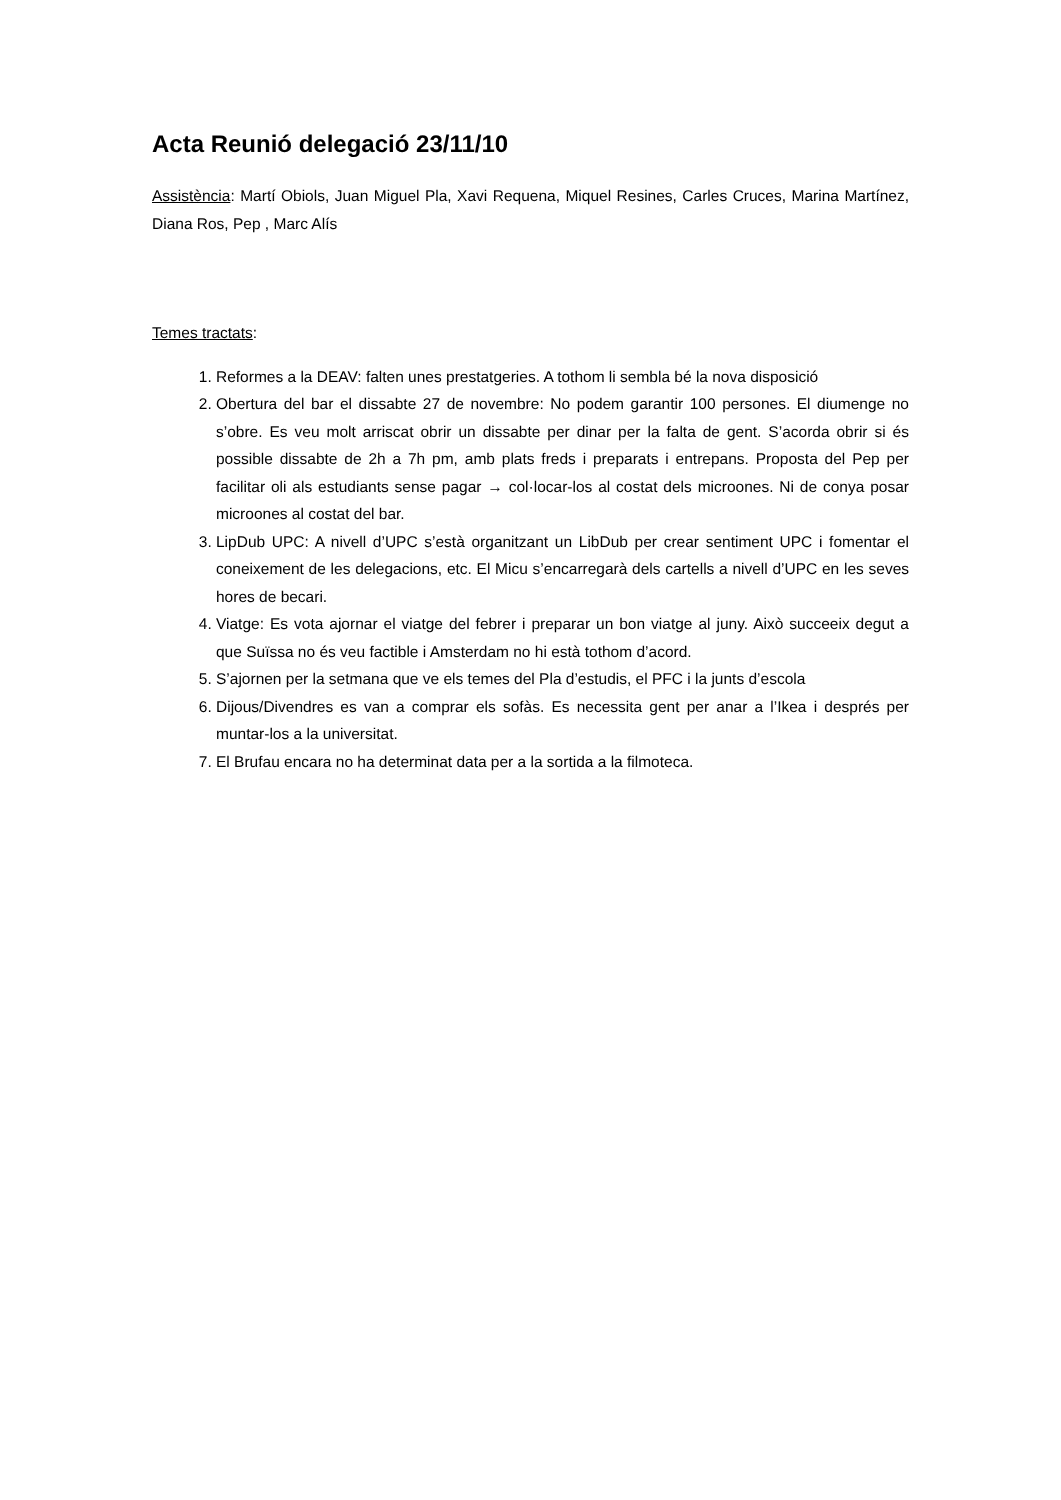Acta Reunió delegació 23/11/10
Assistència: Martí Obiols, Juan Miguel Pla, Xavi Requena, Miquel Resines, Carles Cruces, Marina Martínez, Diana Ros, Pep , Marc Alís
Temes tractats:
1. Reformes a la DEAV: falten unes prestatgeries. A tothom li sembla bé la nova disposició
2. Obertura del bar el dissabte 27 de novembre: No podem garantir 100 persones. El diumenge no s’obre. Es veu molt arriscat obrir un dissabte per dinar per la falta de gent. S’acorda obrir si és possible dissabte de 2h a 7h pm, amb plats freds i preparats i entrepans. Proposta del Pep per facilitar oli als estudiants sense pagar → col·locar-los al costat dels microones. Ni de conya posar microones al costat del bar.
3. LipDub UPC: A nivell d’UPC s’està organitzant un LibDub per crear sentiment UPC i fomentar el coneixement de les delegacions, etc. El Micu s’encarregarà dels cartells a nivell d’UPC en les seves hores de becari.
4. Viatge: Es vota ajornar el viatge del febrer i preparar un bon viatge al juny. Això succeeix degut a que Suïssa no és veu factible i Amsterdam no hi està tothom d’acord.
5. S’ajornen per la setmana que ve els temes del Pla d’estudis, el PFC i la junts d’escola
6. Dijous/Divendres es van a comprar els sofàs. Es necessita gent per anar a l’Ikea i després per muntar-los a la universitat.
7. El Brufau encara no ha determinat data per a la sortida a la filmoteca.